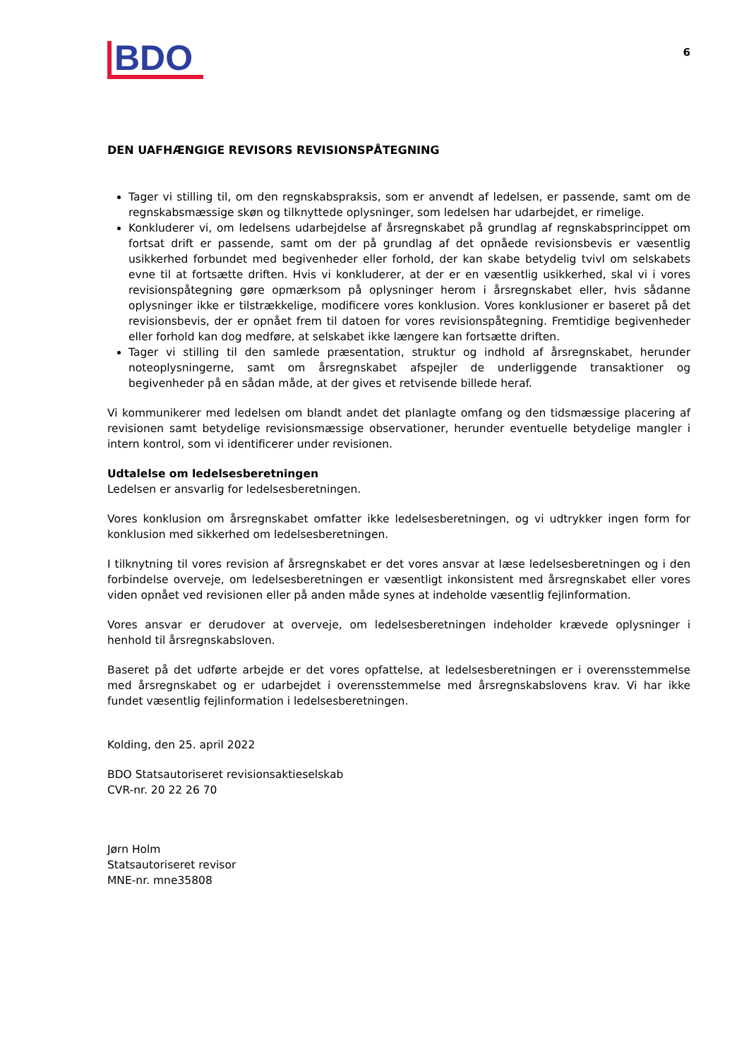BDO
6
DEN UAFHÆNGIGE REVISORS REVISIONSPÅTEGNING
Tager vi stilling til, om den regnskabspraksis, som er anvendt af ledelsen, er passende, samt om de regnskabsmæssige skøn og tilknyttede oplysninger, som ledelsen har udarbejdet, er rimelige.
Konkluderer vi, om ledelsens udarbejdelse af årsregnskabet på grundlag af regnskabsprincippet om fortsat drift er passende, samt om der på grundlag af det opnåede revisionsbevis er væsentlig usikkerhed forbundet med begivenheder eller forhold, der kan skabe betydelig tvivl om selskabets evne til at fortsætte driften. Hvis vi konkluderer, at der er en væsentlig usikkerhed, skal vi i vores revisionspåtegning gøre opmærksom på oplysninger herom i årsregnskabet eller, hvis sådanne oplysninger ikke er tilstrækkelige, modificere vores konklusion. Vores konklusioner er baseret på det revisionsbevis, der er opnået frem til datoen for vores revisionspåtegning. Fremtidige begivenheder eller forhold kan dog medføre, at selskabet ikke længere kan fortsætte driften.
Tager vi stilling til den samlede præsentation, struktur og indhold af årsregnskabet, herunder noteoplysningerne, samt om årsregnskabet afspejler de underliggende transaktioner og begivenheder på en sådan måde, at der gives et retvisende billede heraf.
Vi kommunikerer med ledelsen om blandt andet det planlagte omfang og den tidsmæssige placering af revisionen samt betydelige revisionsmæssige observationer, herunder eventuelle betydelige mangler i intern kontrol, som vi identificerer under revisionen.
Udtalelse om ledelsesberetningen
Ledelsen er ansvarlig for ledelsesberetningen.
Vores konklusion om årsregnskabet omfatter ikke ledelsesberetningen, og vi udtrykker ingen form for konklusion med sikkerhed om ledelsesberetningen.
I tilknytning til vores revision af årsregnskabet er det vores ansvar at læse ledelsesberetningen og i den forbindelse overveje, om ledelsesberetningen er væsentligt inkonsistent med årsregnskabet eller vores viden opnået ved revisionen eller på anden måde synes at indeholde væsentlig fejlinformation.
Vores ansvar er derudover at overveje, om ledelsesberetningen indeholder krævede oplysninger i henhold til årsregnskabsloven.
Baseret på det udførte arbejde er det vores opfattelse, at ledelsesberetningen er i overensstemmelse med årsregnskabet og er udarbejdet i overensstemmelse med årsregnskabslovens krav. Vi har ikke fundet væsentlig fejlinformation i ledelsesberetningen.
Kolding, den 25. april 2022
BDO Statsautoriseret revisionsaktieselskab
CVR-nr. 20 22 26 70
Jørn Holm
Statsautoriseret revisor
MNE-nr. mne35808